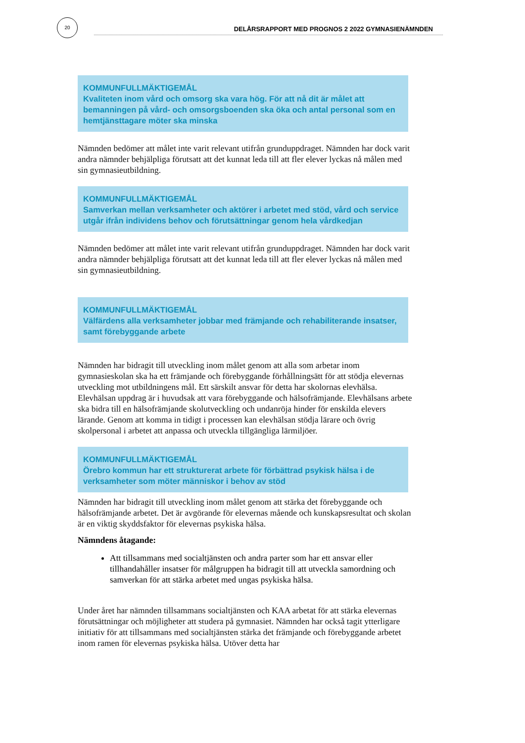20
DELÅRSRAPPORT MED PROGNOS 2 2022 GYMNASIENÄMNDEN
KOMMUNFULLMÄKTIGEMÅL
Kvaliteten inom vård och omsorg ska vara hög. För att nå dit är målet att bemanningen på vård- och omsorgsboenden ska öka och antal personal som en hemtjänsttagare möter ska minska
Nämnden bedömer att målet inte varit relevant utifrån grunduppdraget. Nämnden har dock varit andra nämnder behjälpliga förutsatt att det kunnat leda till att fler elever lyckas nå målen med sin gymnasieutbildning.
KOMMUNFULLMÄKTIGEMÅL
Samverkan mellan verksamheter och aktörer i arbetet med stöd, vård och service utgår ifrån individens behov och förutsättningar genom hela vårdkedjan
Nämnden bedömer att målet inte varit relevant utifrån grunduppdraget. Nämnden har dock varit andra nämnder behjälpliga förutsatt att det kunnat leda till att fler elever lyckas nå målen med sin gymnasieutbildning.
KOMMUNFULLMÄKTIGEMÅL
Välfärdens alla verksamheter jobbar med främjande och rehabiliterande insatser, samt förebyggande arbete
Nämnden har bidragit till utveckling inom målet genom att alla som arbetar inom gymnasieskolan ska ha ett främjande och förebyggande förhållningsätt för att stödja elevernas utveckling mot utbildningens mål. Ett särskilt ansvar för detta har skolornas elevhälsa. Elevhälsan uppdrag är i huvudsak att vara förebyggande och hälsofrämjande. Elevhälsans arbete ska bidra till en hälsofrämjande skolutveckling och undanröja hinder för enskilda elevers lärande. Genom att komma in tidigt i processen kan elevhälsan stödja lärare och övrig skolpersonal i arbetet att anpassa och utveckla tillgängliga lärmiljöer.
KOMMUNFULLMÄKTIGEMÅL
Örebro kommun har ett strukturerat arbete för förbättrad psykisk hälsa i de verksamheter som möter människor i behov av stöd
Nämnden har bidragit till utveckling inom målet genom att stärka det förebyggande och hälsofrämjande arbetet. Det är avgörande för elevernas mående och kunskapsresultat och skolan är en viktig skyddsfaktor för elevernas psykiska hälsa.
Nämndens åtagande:
Att tillsammans med socialtjänsten och andra parter som har ett ansvar eller tillhandahåller insatser för målgruppen ha bidragit till att utveckla samordning och samverkan för att stärka arbetet med ungas psykiska hälsa.
Under året har nämnden tillsammans socialtjänsten och KAA arbetat för att stärka elevernas förutsättningar och möjligheter att studera på gymnasiet. Nämnden har också tagit ytterligare initiativ för att tillsammans med socialtjänsten stärka det främjande och förebyggande arbetet inom ramen för elevernas psykiska hälsa. Utöver detta har